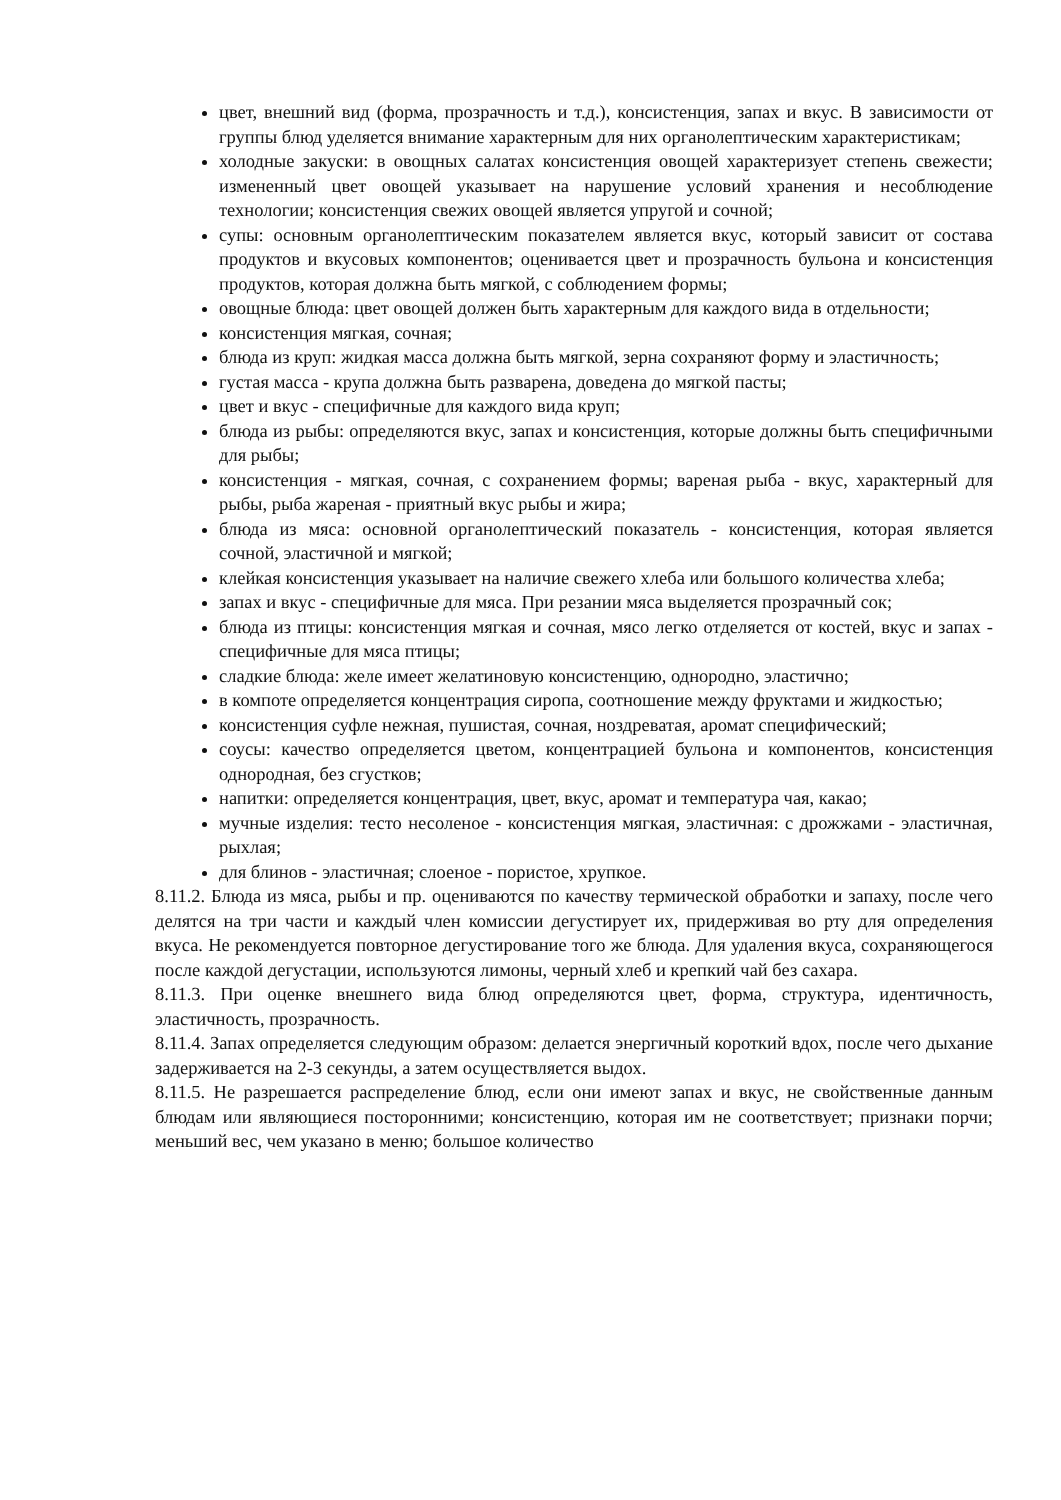цвет, внешний вид (форма, прозрачность и т.д.), консистенция, запах и вкус. В зависимости от группы блюд уделяется внимание характерным для них органолептическим характеристикам;
холодные закуски: в овощных салатах консистенция овощей характеризует степень свежести; измененный цвет овощей указывает на нарушение условий хранения и несоблюдение технологии; консистенция свежих овощей является упругой и сочной;
супы: основным органолептическим показателем является вкус, который зависит от состава продуктов и вкусовых компонентов; оценивается цвет и прозрачность бульона и консистенция продуктов, которая должна быть мягкой, с соблюдением формы;
овощные блюда: цвет овощей должен быть характерным для каждого вида в отдельности;
консистенция мягкая, сочная;
блюда из круп: жидкая масса должна быть мягкой, зерна сохраняют форму и эластичность;
густая масса - крупа должна быть разварена, доведена до мягкой пасты;
цвет и вкус - специфичные для каждого вида круп;
блюда из рыбы: определяются вкус, запах и консистенция, которые должны быть специфичными для рыбы;
консистенция - мягкая, сочная, с сохранением формы; вареная рыба - вкус, характерный для рыбы, рыба жареная - приятный вкус рыбы и жира;
блюда из мяса: основной органолептический показатель - консистенция, которая является сочной, эластичной и мягкой;
клейкая консистенция указывает на наличие свежего хлеба или большого количества хлеба;
запах и вкус - специфичные для мяса. При резании мяса выделяется прозрачный сок;
блюда из птицы: консистенция мягкая и сочная, мясо легко отделяется от костей, вкус и запах - специфичные для мяса птицы;
сладкие блюда: желе имеет желатиновую консистенцию, однородно, эластично;
в компоте определяется концентрация сиропа, соотношение между фруктами и жидкостью;
консистенция суфле нежная, пушистая, сочная, ноздреватая, аромат специфический;
соусы: качество определяется цветом, концентрацией бульона и компонентов, консистенция однородная, без сгустков;
напитки: определяется концентрация, цвет, вкус, аромат и температура чая, какао;
мучные изделия: тесто несоленое - консистенция мягкая, эластичная: с дрожжами - эластичная, рыхлая;
для блинов - эластичная; слоеное - пористое, хрупкое.
8.11.2. Блюда из мяса, рыбы и пр. оцениваются по качеству термической обработки и запаху, после чего делятся на три части и каждый член комиссии дегустирует их, придерживая во рту для определения вкуса. Не рекомендуется повторное дегустирование того же блюда. Для удаления вкуса, сохраняющегося после каждой дегустации, используются лимоны, черный хлеб и крепкий чай без сахара.
8.11.3. При оценке внешнего вида блюд определяются цвет, форма, структура, идентичность, эластичность, прозрачность.
8.11.4. Запах определяется следующим образом: делается энергичный короткий вдох, после чего дыхание задерживается на 2-3 секунды, а затем осуществляется выдох.
8.11.5. Не разрешается распределение блюд, если они имеют запах и вкус, не свойственные данным блюдам или являющиеся посторонними; консистенцию, которая им не соответствует; признаки порчи; меньший вес, чем указано в меню; большое количество